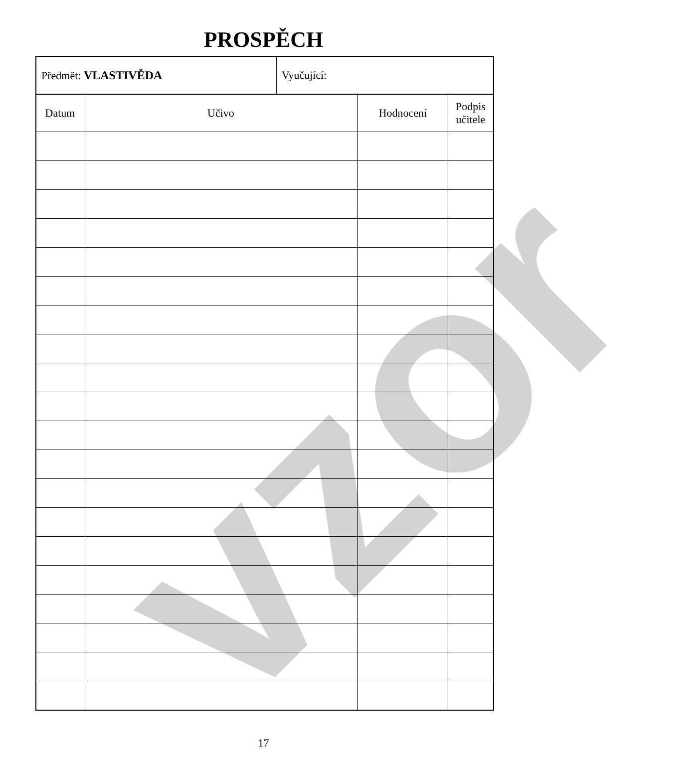PROSPĚCH
vzor
| Předmět: VLASTIVĚDA | Vyučující: |
| Datum | Učivo | Hodnocení | Podpis učitele |
| --- | --- | --- | --- |
17